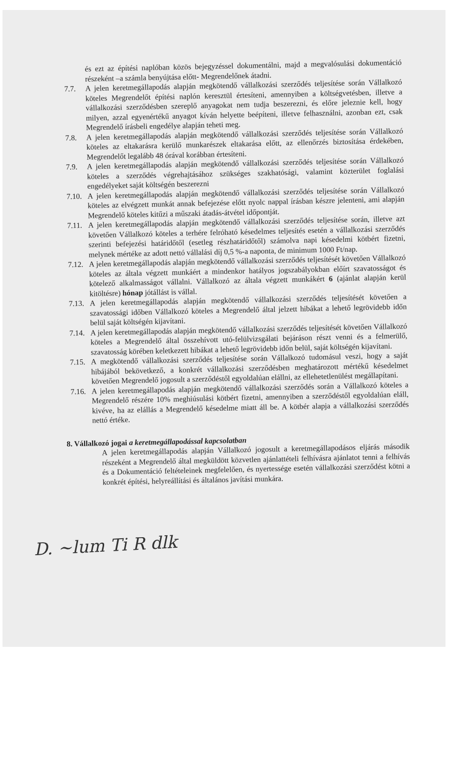és ezt az építési naplóban közös bejegyzéssel dokumentálni, majd a megvalósulási dokumentáció részeként –a számla benyújtása előtt- Megrendelőnek átadni.
7.7. A jelen keretmegállapodás alapján megkötendő vállalkozási szerződés teljesítése során Vállalkozó köteles Megrendelőt építési naplón keresztül értesíteni, amennyiben a költségvetésben, illetve a vállalkozási szerződésben szereplő anyagokat nem tudja beszerezni, és előre jeleznie kell, hogy milyen, azzal egyenértékű anyagot kíván helyette beépíteni, illetve felhasználni, azonban ezt, csak Megrendelő írásbeli engedélye alapján teheti meg.
7.8. A jelen keretmegállapodás alapján megkötendő vállalkozási szerződés teljesítése során Vállalkozó köteles az eltakarásra kerülő munkarészek eltakarása előtt, az ellenőrzés biztosítása érdekében, Megrendelőt legalább 48 órával korábban értesíteni.
7.9. A jelen keretmegállapodás alapján megkötendő vállalkozási szerződés teljesítése során Vállalkozó köteles a szerződés végrehajtásához szükséges szakhatósági, valamint közterület foglalási engedélyeket saját költségén beszerezni
7.10. A jelen keretmegállapodás alapján megkötendő vállalkozási szerződés teljesítése során Vállalkozó köteles az elvégzett munkát annak befejezése előtt nyolc nappal írásban készre jelenteni, ami alapján Megrendelő köteles kitűzi a műszaki átadás-átvétel időpontját.
7.11. A jelen keretmegállapodás alapján megkötendő vállalkozási szerződés teljesítése során, illetve azt követően Vállalkozó köteles a terhére felróható késedelmes teljesítés esetén a vállalkozási szerződés szerinti befejezési határidőtől (esetleg részhatáridőtől) számolva napi késedelmi kötbért fizetni, melynek mértéke az adott nettó vállalási díj 0,5 %-a naponta, de minimum 1000 Ft/nap.
7.12. A jelen keretmegállapodás alapján megkötendő vállalkozási szerződés teljesítését követően Vállalkozó köteles az általa végzett munkáért a mindenkor hatályos jogszabályokban előírt szavatosságot és kötelező alkalmasságot vállalni. Vállalkozó az általa végzett munkákért 6 (ajánlat alapján kerül kitöltésre) hónap jótállást is vállal.
7.13. A jelen keretmegállapodás alapján megkötendő vállalkozási szerződés teljesítését követően a szavatossági időben Vállalkozó köteles a Megrendelő által jelzett hibákat a lehető legrövidebb időn belül saját költségén kijavítani.
7.14. A jelen keretmegállapodás alapján megkötendő vállalkozási szerződés teljesítését követően Vállalkozó köteles a Megrendelő által összehívott utó-felülvizsgálati bejáráson részt venni és a felmerülő, szavatosság körében keletkezett hibákat a lehető legrövidebb időn belül, saját költségén kijavítani.
7.15. A megkötendő vállalkozási szerződés teljesítése során Vállalkozó tudomásul veszi, hogy a saját hibájából bekövetkező, a konkrét vállalkozási szerződésben meghatározott mértékű késedelmet követően Megrendelő jogosult a szerződéstől egyoldalúan elállni, az ellehetetlenülést megállapítani.
7.16. A jelen keretmegállapodás alapján megkötendő vállalkozási szerződés során a Vállalkozó köteles a Megrendelő részére 10% meghiúsulási kötbért fizetni, amennyiben a szerződéstől egyoldalúan eláll, kivéve, ha az elállás a Megrendelő késedelme miatt áll be. A kötbér alapja a vállalkozási szerződés nettó értéke.
8. Vállalkozó jogai a keretmegállapodással kapcsolatban
A jelen keretmegállapodás alapján Vállalkozó jogosult a keretmegállapodásos eljárás második részeként a Megrendelő által megküldött közvetlen ajánlattételi felhívásra ajánlatot tenni a felhívás és a Dokumentáció feltételeinek megfelelően, és nyertessége esetén vállalkozási szerződést kötni a konkrét építési, helyreállítási és általános javítási munkára.
D. ~lum Ti R dlk